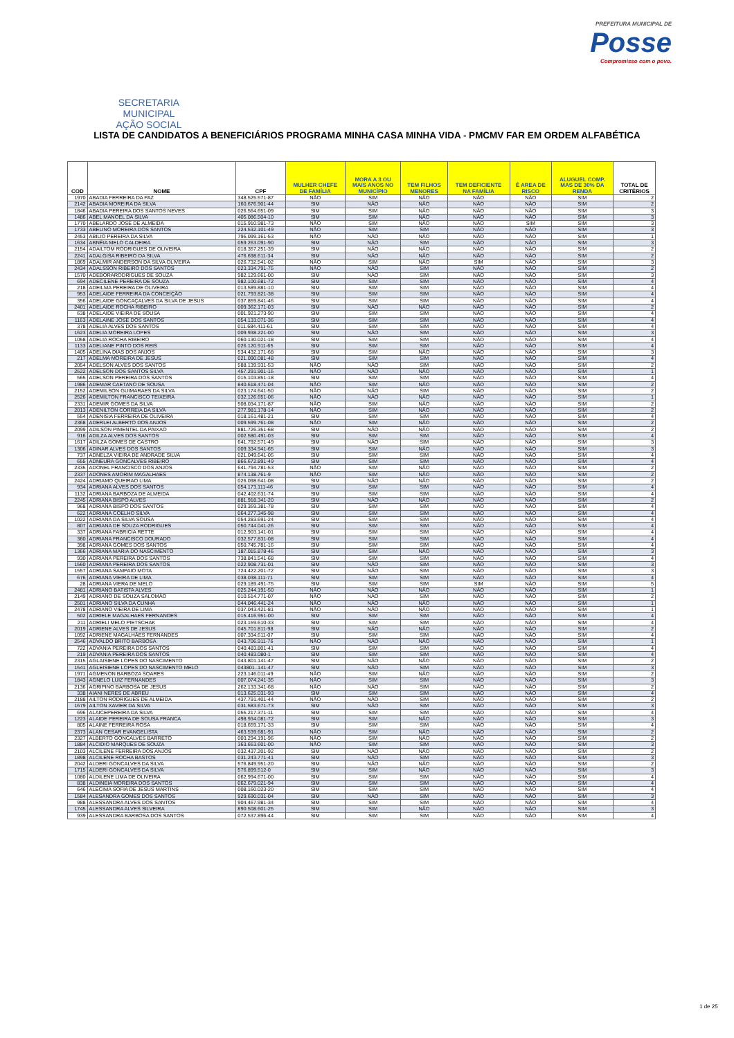SECRETARIA MUNICIPAL
AÇÃO SOCIAL
PREFEITURA MUNICIPAL DE
Posse
Compromisso com o povo.
LISTA DE CANDIDATOS A BENEFICIÁRIOS PROGRAMA MINHA CASA MINHA VIDA - PMCMV FAR EM ORDEM ALFABÉTICA
| COD | NOME | CPF | MULHER CHEFE DE FAMÍLIA | MORA A 3 OU MAIS ANOS NO MUNICÍPIO | TEM FILHOS MENORES | TEM DEFICIENTE NA FAMÍLIA | É AREA DE RISCO | ALUGUEL COMP. MAS DE 30% DA RENDA | TOTAL DE CRITÉRIOS |
| --- | --- | --- | --- | --- | --- | --- | --- | --- | --- |
| 1970 | ABADIA FERREIRA DA PAZ | 348.525.571-87 | NÃO | SIM | NÃO | NÃO | NÃO | SIM | 2 |
| 2142 | ABADIA MOREIRA DA SILVA | 160.676.901-44 | SIM | NÃO | NÃO | NÃO | NÃO | SIM | 2 |
| 1846 | ABADIA PEREIRA DOS SANTOS NEVES | 026.564.651-09 | SIM | SIM | NÃO | NÃO | NÃO | SIM | 3 |
| 1486 | ABEL MANOEL DA SILVA | 405.086.504-10 | SIM | SIM | NÃO | NÃO | NÃO | SIM | 3 |
| 1770 | ABELARDO JOSE DE ALMEIDA | 015.910.981-73 | NÃO | SIM | NÃO | NÃO | SIM | SIM | 3 |
| 1733 | ABELINO MOREIRA DOS SANTOS | 224.532.101-49 | NÃO | SIM | SIM | NÃO | NÃO | SIM | 3 |
| 2453 | ABILIO PEREIRA DA SILVA | 795.099.161-53 | NÃO | NÃO | NÃO | NÃO | NÃO | SIM | 1 |
| 1634 | ABNÊIA MELO CALDEIRA | 059.263.091-90 | SIM | NÃO | SIM | NÃO | NÃO | SIM | 3 |
| 2154 | ADAILTOM RODRIGUES DE OLIVEIRA | 018.357.251-39 | SIM | NÃO | NÃO | NÃO | NÃO | SIM | 2 |
| 2241 | ADALGISA RIBEIRO DA SILVA | 476.698.611-34 | SIM | NÃO | NÃO | NÃO | NÃO | SIM | 2 |
| 1869 | ADALMIR ANDERSON DA SILVA OLIVEIRA | 026.732.541-02 | NÃO | SIM | NÃO | SIM | NÃO | SIM | 3 |
| 2434 | ADALSSON RIBEIRO DOS SANTOS | 023.334.791-75 | NÃO | NÃO | SIM | NÃO | NÃO | SIM | 2 |
| 1570 | ADEBORARODRIGUES DE SOUZA | 982.129.661-00 | SIM | NÃO | SIM | NÃO | NÃO | SIM | 3 |
| 694 | ADECILENE PEREIRA DE SOUZA | 982.100.681-72 | SIM | SIM | SIM | NÃO | NÃO | SIM | 4 |
| 218 | ADEILMA PEREIRA DE OLIVEIRA | 013.589.881-10 | SIM | SIM | SIM | NÃO | NÃO | SIM | 4 |
| 953 | ADELAIDE FERREIRA DA CONCEIÇÃO | 021.793.821-38 | SIM | SIM | SIM | NÃO | NÃO | SIM | 4 |
| 356 | ADELAIDE GONCAÇALVES DA SILVA DE JESUS | 037.859.841-46 | SIM | SIM | SIM | NÃO | NÃO | SIM | 4 |
| 2401 | ADELAIDE ROCHA RIBEIRO | 009.362.171-03 | SIM | NÃO | NÃO | NÃO | NÃO | SIM | 2 |
| 638 | ADELAIDE VIEIRA DE SOUSA | 001.921.273-90 | SIM | SIM | SIM | NÃO | NÃO | SIM | 4 |
| 1163 | ADELAINE JOSE DOS SANTOS | 054.133.071-36 | SIM | SIM | SIM | NÃO | NÃO | SIM | 4 |
| 378 | ADELIA ALVES DOS SANTOS | 011.684.411-61 | SIM | SIM | SIM | NÃO | NÃO | SIM | 4 |
| 1623 | ADELIA MOREIRA LOPES | 009.938.221-00 | SIM | NÃO | SIM | NÃO | NÃO | SIM | 3 |
| 1058 | ADELIA ROCHA RIBEIRO | 060.130.021-18 | SIM | SIM | SIM | NÃO | NÃO | SIM | 4 |
| 1133 | ADELIANE PINTO DOS REIS | 026.120.911-65 | SIM | SIM | SIM | NÃO | NÃO | SIM | 4 |
| 1405 | ADELINA DIAS DOS ANJOS | 534.432.171-68 | SIM | SIM | NÃO | NÃO | NÃO | SIM | 3 |
| 217 | ADELMA MOREIRA DE JESUS | 021.090.081-48 | SIM | SIM | SIM | NÃO | NÃO | SIM | 4 |
| 2054 | ADELSON ALVES DOS SANTOS | 588.139.931-53 | NÃO | NÃO | SIM | NÃO | NÃO | SIM | 2 |
| 2522 | ADELSON DOS SANTOS SILVA | 457.291.901-15 | NÃO | NÃO | NÃO | NÃO | NÃO | SIM | 1 |
| 565 | ADELSON PEREIRA DOS SANTOS | 015.103.851-18 | SIM | SIM | SIM | NÃO | NÃO | SIM | 4 |
| 1986 | ADEMAR CAETANO DE SOUSA | 840.618.471-04 | NÃO | SIM | NÃO | NÃO | NÃO | SIM | 2 |
| 2152 | ADEMILSON GUIMARAES DA SILVA | 023.174.641-50 | NÃO | NÃO | SIM | NÃO | NÃO | SIM | 2 |
| 2526 | ADEMILTON FRANCISCO TEIXEIRA | 032.126.651-06 | NÃO | NÃO | NÃO | NÃO | NÃO | SIM | 1 |
| 2331 | ADEMIR GOMES DA SILVA | 508.034.171-87 | NÃO | SIM | NÃO | NÃO | NÃO | SIM | 2 |
| 2013 | ADENILTON CORREIA DA SILVA | 277.981.178-14 | NÃO | SIM | NÃO | NÃO | NÃO | SIM | 2 |
| 554 | ADENISIA FERREIRA DE OLIVEIRA | 018.161.481-21 | SIM | SIM | SIM | NÃO | NÃO | SIM | 4 |
| 2368 | ADERLEI ALBERTO DOS ANJOS | 009.599.761-08 | NÃO | SIM | NÃO | NÃO | NÃO | SIM | 2 |
| 2099 | ADILSON PIMENTEL DA PAIXAO | 881.726.351-68 | SIM | NÃO | NÃO | NÃO | NÃO | SIM | 2 |
| 916 | ADILZA ALVES DOS SANTOS | 002.580.491-03 | SIM | SIM | SIM | NÃO | NÃO | SIM | 4 |
| 1617 | ADILZA GOMES DE CASTRO | 641.792.571-49 | SIM | NÃO | SIM | NÃO | NÃO | SIM | 3 |
| 1306 | ADINAR ALVES DOS SANTOS | 009.334.941-65 | SIM | SIM | NÃO | NÃO | NÃO | SIM | 3 |
| 737 | ADNELZA VIEIRA DE ANDRADE SILVA | 021.049.641-05 | SIM | SIM | SIM | NÃO | NÃO | SIM | 4 |
| 655 | ADNEURA GONCALVES RIBEIRO | 866.672.891-49 | SIM | SIM | SIM | NÃO | NÃO | SIM | 4 |
| 2335 | ADONEL FRANCISCO DOS ANJOS | 641.794.781-53 | NÃO | SIM | NÃO | NÃO | NÃO | SIM | 2 |
| 2337 | ADONES AMORIM MAGALHAES | 874.138.761-9 | NÃO | SIM | NÃO | NÃO | NÃO | SIM | 2 |
| 2424 | ADRIAMO QUEIRAO LIMA | 026.098.641-08 | SIM | NÃO | NÃO | NÃO | NÃO | SIM | 2 |
| 934 | ADRIANA ALVES DOS SANTOS | 054.173.111-46 | SIM | SIM | SIM | NÃO | NÃO | SIM | 4 |
| 1132 | ADRIANA BARBOZA DE ALMEIDA | 042.402.631-74 | SIM | SIM | SIM | NÃO | NÃO | SIM | 4 |
| 2245 | ADRIANA BISPO ALVES | 881.918.341-20 | SIM | NÃO | NÃO | NÃO | NÃO | SIM | 2 |
| 968 | ADRIANA BISPO DOS SANTOS | 029.359.381-78 | SIM | SIM | SIM | NÃO | NÃO | SIM | 4 |
| 622 | ADRIANA COELHO SILVA | 064.277.345-98 | SIM | SIM | SIM | NÃO | NÃO | SIM | 4 |
| 1022 | ADRIANA DA SILVA SOUSA | 054.283.691-24 | SIM | SIM | SIM | NÃO | NÃO | SIM | 4 |
| 807 | ADRIANA DE SOUZA RODRIGUES | 050.744.041-26 | SIM | SIM | SIM | NÃO | NÃO | SIM | 4 |
| 337 | ADRIANA FABRICIA RETTE | 012.903.141-01 | SIM | SIM | SIM | NÃO | NÃO | SIM | 4 |
| 360 | ADRIANA FRANCISCO DOURADO | 032.577.831-08 | SIM | SIM | SIM | NÃO | NÃO | SIM | 4 |
| 398 | ADRIANA GOMES DOS SANTOS | 050.745.781-16 | SIM | SIM | SIM | NÃO | NÃO | SIM | 4 |
| 1366 | ADRIANA MARIA DO NASCIMENTO | 187.015.878-46 | SIM | SIM | NÃO | NÃO | NÃO | SIM | 3 |
| 930 | ADRIANA PEREIRA DOS SANTOS | 738.841.541-68 | SIM | SIM | SIM | NÃO | NÃO | SIM | 4 |
| 1560 | ADRIANA PEREIRA DOS SANTOS | 022.908.731-01 | SIM | NÃO | SIM | NÃO | NÃO | SIM | 3 |
| 1557 | ADRIANA SAMPAIO MOTA | 724.422.201-72 | SIM | NÃO | SIM | NÃO | NÃO | SIM | 3 |
| 676 | ADRIANA VIEIRA DE LIMA | 038.038.111-71 | SIM | SIM | SIM | NÃO | NÃO | SIM | 4 |
| 28 | ADRIANA VIERA DE MELO | 029.189.491-75 | SIM | SIM | SIM | SIM | NÃO | SIM | 5 |
| 2481 | ADRIANO BATISTA ALVES | 025.244.191-50 | NÃO | NÃO | NÃO | NÃO | NÃO | SIM | 1 |
| 2149 | ADRIANO DE SOUZA SALOMÃO | 010.514.771-07 | NÃO | NÃO | SIM | NÃO | NÃO | SIM | 2 |
| 2501 | ADRIANO SILVA DA CUNHA | 044.046.441-24 | NÃO | NÃO | NÃO | NÃO | NÃO | SIM | 1 |
| 2478 | ADRIANO VIEIRA DE LIMA | 037.043.421-81 | NÃO | NÃO | NÃO | NÃO | NÃO | SIM | 1 |
| 502 | ADRIELE MAGALHAES FERNANDES | 015.416.951-00 | SIM | SIM | SIM | NÃO | NÃO | SIM | 4 |
| 211 | ADRIELI MELO PIETSCHAK | 023.159.610-33 | SIM | SIM | SIM | NÃO | NÃO | SIM | 4 |
| 2019 | ADRIENE ALVES DE JESUS | 045.701.811-98 | SIM | NÃO | NÃO | NÃO | NÃO | SIM | 2 |
| 1092 | ADRIENE MAGALHÃES FERNANDES | 007.334.611-07 | SIM | SIM | SIM | NÃO | NÃO | SIM | 4 |
| 2546 | ADVALDO BRITO BARBOSA | 043.706.911-76 | NÃO | NÃO | NÃO | NÃO | NÃO | SIM | 1 |
| 722 | ADVANIA PEREIRA DOS SANTOS | 040.483.801-41 | SIM | SIM | SIM | NÃO | NÃO | SIM | 4 |
| 219 | ADVANIA PEREIRA DOS SANTOS | 040.483.080-1 | SIM | SIM | SIM | NÃO | NÃO | SIM | 4 |
| 2315 | AGLAISIENE LOPES DO NASCIMENTO | 043.801.141-47 | SIM | NÃO | NÃO | NÃO | NÃO | SIM | 2 |
| 1541 | AGLEISIENE LOPES DO NASCIMENTO MELO | 043801..141-47 | SIM | NÃO | SIM | NÃO | NÃO | SIM | 3 |
| 1971 | AGMENON BARBOZA SOARES | 223.146.011-49 | NÃO | SIM | NÃO | NÃO | NÃO | SIM | 2 |
| 1843 | AGNELO LUIZ FERNANDES | 007.074.241-35 | NÃO | SIM | SIM | NÃO | NÃO | SIM | 3 |
| 2136 | AGRIPINO BARBOSA DE JESUS | 262.133.341-68 | NÃO | NÃO | SIM | NÃO | NÃO | SIM | 2 |
| 338 | AIANI NERES DE ABREU | 013.625.031-93 | SIM | SIM | SIM | NÃO | NÃO | SIM | 4 |
| 2188 | AILTON RODRIGUES DE ALMEIDA | 437.791.401-44 | NÃO | NÃO | SIM | NÃO | NÃO | SIM | 2 |
| 1679 | AILTON XAVIER DA SILVA | 031.583.671-73 | SIM | NÃO | SIM | NÃO | NÃO | SIM | 3 |
| 696 | ALAICEPEREIRA DA SILVA | 055.217.371-11 | SIM | SIM | SIM | NÃO | NÃO | SIM | 4 |
| 1223 | ALAIDE PEREIRA DE SOUSA FRANCA | 498.934.081-72 | SIM | SIM | NÃO | NÃO | NÃO | SIM | 3 |
| 805 | ALAINE FERREIRA ROSA | 018.659.171-33 | SIM | SIM | SIM | NÃO | NÃO | SIM | 4 |
| 2373 | ALAN CESAR EVANGELISTA | 463.539.681-91 | NÃO | SIM | NÃO | NÃO | NÃO | SIM | 2 |
| 2327 | ALBERTO GONCALVES BARRETO | 003.294.191-96 | NÃO | SIM | NÃO | NÃO | NÃO | SIM | 2 |
| 1884 | ALCIDIO MARQUES DE SOUZA | 363.653.601-00 | NÃO | SIM | SIM | NÃO | NÃO | SIM | 3 |
| 2103 | ALCILENE FERREIRA DOS ANJOS | 032.437.201-92 | SIM | NÃO | NÃO | NÃO | NÃO | SIM | 2 |
| 1898 | ALCILENE ROCHA BASTOS | 031.243.771-41 | SIM | NÃO | SIM | NÃO | NÃO | SIM | 3 |
| 2042 | ALDERI GONCALVES DA SILVA | 576.849.951-20 | SIM | NÃO | NÃO | NÃO | NÃO | SIM | 2 |
| 1715 | ALDERI GONCALVES DA SILVA | 576.899.512-0 | SIM | SIM | NÃO | NÃO | NÃO | SIM | 3 |
| 1080 | ALDILENE LIMA DE OLIVEIRA | 062.994.671-00 | SIM | SIM | SIM | NÃO | NÃO | SIM | 4 |
| 838 | ALDINEIA MOREIRA DOS SANTOS | 062.679.021-94 | SIM | SIM | SIM | NÃO | NÃO | SIM | 4 |
| 646 | ALECIMA SOFIA DE JESUS MARTINS | 008.160.023-20 | SIM | SIM | SIM | NÃO | NÃO | SIM | 4 |
| 1584 | ALESANDRA GOMES DOS SANTOS | 929.690.031-04 | SIM | NÃO | SIM | NÃO | NÃO | SIM | 3 |
| 988 | ALESSANDRA ALVES DOS SANTOS | 904.467.981-34 | SIM | SIM | SIM | NÃO | NÃO | SIM | 4 |
| 1745 | ALESSANDRA ALVES SILVEIRA | 890.508.601-25 | SIM | SIM | NÃO | NÃO | NÃO | SIM | 3 |
| 939 | ALESSANDRA BARBOSA DOS SANTOS | 072.537.896-44 | SIM | SIM | SIM | NÃO | NÃO | SIM | 4 |
1 de 25